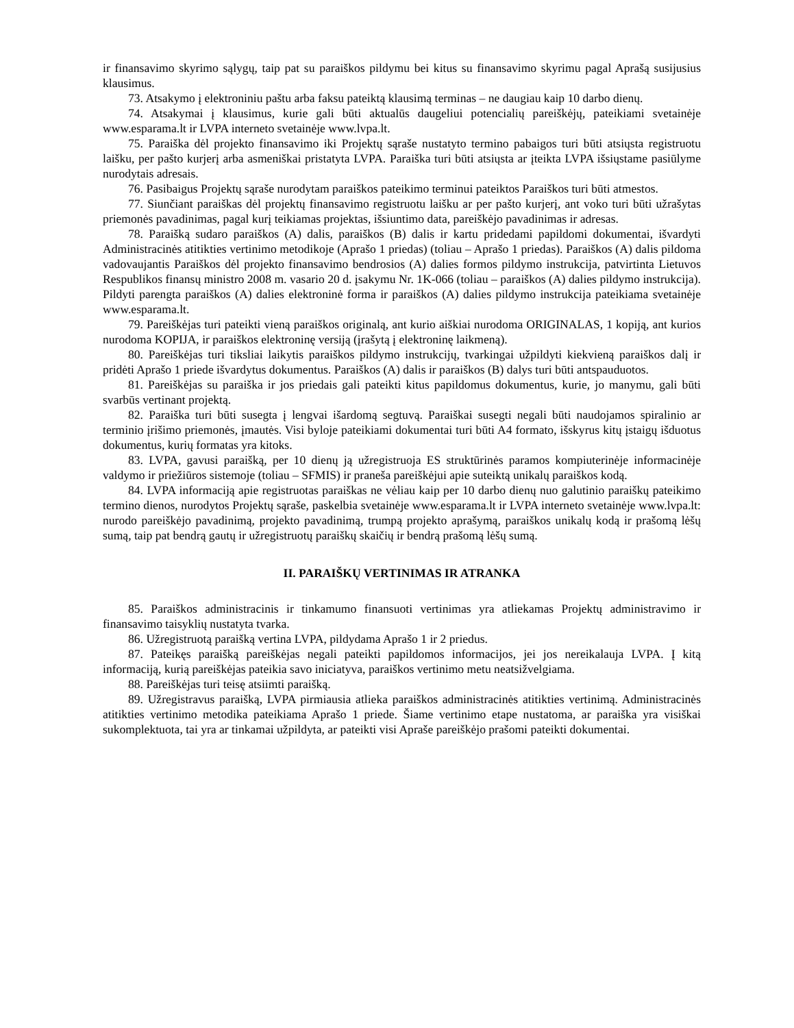ir finansavimo skyrimo sąlygų, taip pat su paraiškos pildymu bei kitus su finansavimo skyrimu pagal Aprašą susijusius klausimus.
73. Atsakymo į elektroniniu paštu arba faksu pateiktą klausimą terminas – ne daugiau kaip 10 darbo dienų.
74. Atsakymai į klausimus, kurie gali būti aktualūs daugeliui potencialių pareiškėjų, pateikiami svetainėje www.esparama.lt ir LVPA interneto svetainėje www.lvpa.lt.
75. Paraiška dėl projekto finansavimo iki Projektų sąraše nustatyto termino pabaigos turi būti atsiųsta registruotu laišku, per pašto kurjerį arba asmeniškai pristatyta LVPA. Paraiška turi būti atsiųsta ar įteikta LVPA išsiųstame pasiūlyme nurodytais adresais.
76. Pasibaigus Projektų sąraše nurodytam paraiškos pateikimo terminui pateiktos Paraiškos turi būti atmestos.
77. Siunčiant paraiškas dėl projektų finansavimo registruotu laišku ar per pašto kurjerį, ant voko turi būti užrašytas priemonės pavadinimas, pagal kurį teikiamas projektas, išsiuntimo data, pareiškėjo pavadinimas ir adresas.
78. Paraišką sudaro paraiškos (A) dalis, paraiškos (B) dalis ir kartu pridedami papildomi dokumentai, išvardyti Administracinės atitikties vertinimo metodikoje (Aprašo 1 priedas) (toliau – Aprašo 1 priedas). Paraiškos (A) dalis pildoma vadovaujantis Paraiškos dėl projekto finansavimo bendrosios (A) dalies formos pildymo instrukcija, patvirtinta Lietuvos Respublikos finansų ministro 2008 m. vasario 20 d. įsakymu Nr. 1K-066 (toliau – paraiškos (A) dalies pildymo instrukcija). Pildyti parengta paraiškos (A) dalies elektroninė forma ir paraiškos (A) dalies pildymo instrukcija pateikiama svetainėje www.esparama.lt.
79. Pareiškėjas turi pateikti vieną paraiškos originalą, ant kurio aiškiai nurodoma ORIGINALAS, 1 kopiją, ant kurios nurodoma KOPIJA, ir paraiškos elektroninę versiją (įrašytą į elektroninę laikmeną).
80. Pareiškėjas turi tiksliai laikytis paraiškos pildymo instrukcijų, tvarkingai užpildyti kiekvieną paraiškos dalį ir pridėti Aprašo 1 priede išvardytus dokumentus. Paraiškos (A) dalis ir paraiškos (B) dalys turi būti antspauduotos.
81. Pareiškėjas su paraiška ir jos priedais gali pateikti kitus papildomus dokumentus, kurie, jo manymu, gali būti svarbūs vertinant projektą.
82. Paraiška turi būti susegta į lengvai išardomą segtuvą. Paraiškai susegti negali būti naudojamos spiralinio ar terminio įrišimo priemonės, įmautės. Visi byloje pateikiami dokumentai turi būti A4 formato, išskyrus kitų įstaigų išduotus dokumentus, kurių formatas yra kitoks.
83. LVPA, gavusi paraišką, per 10 dienų ją užregistruoja ES struktūrinės paramos kompiuterinėje informacinėje valdymo ir priežiūros sistemoje (toliau – SFMIS) ir praneša pareiškėjui apie suteiktą unikalų paraiškos kodą.
84. LVPA informaciją apie registruotas paraiškas ne vėliau kaip per 10 darbo dienų nuo galutinio paraiškų pateikimo termino dienos, nurodytos Projektų sąraše, paskelbia svetainėje www.esparama.lt ir LVPA interneto svetainėje www.lvpa.lt: nurodo pareiškėjo pavadinimą, projekto pavadinimą, trumpą projekto aprašymą, paraiškos unikalų kodą ir prašomą lėšų sumą, taip pat bendrą gautų ir užregistruotų paraiškų skaičių ir bendrą prašomą lėšų sumą.
II. PARAIŠKŲ VERTINIMAS IR ATRANKA
85. Paraiškos administracinis ir tinkamumo finansuoti vertinimas yra atliekamas Projektų administravimo ir finansavimo taisyklių nustatyta tvarka.
86. Užregistruotą paraišką vertina LVPA, pildydama Aprašo 1 ir 2 priedus.
87. Pateikęs paraišką pareiškėjas negali pateikti papildomos informacijos, jei jos nereikalauja LVPA. Į kitą informaciją, kurią pareiškėjas pateikia savo iniciatyva, paraiškos vertinimo metu neatsižvelgiama.
88. Pareiškėjas turi teisę atsiimti paraišką.
89. Užregistravus paraišką, LVPA pirmiausia atlieka paraiškos administracinės atitikties vertinimą. Administracinės atitikties vertinimo metodika pateikiama Aprašo 1 priede. Šiame vertinimo etape nustatoma, ar paraiška yra visiškai sukomplektuota, tai yra ar tinkamai užpildyta, ar pateikti visi Apraše pareiškėjo prašomi pateikti dokumentai.